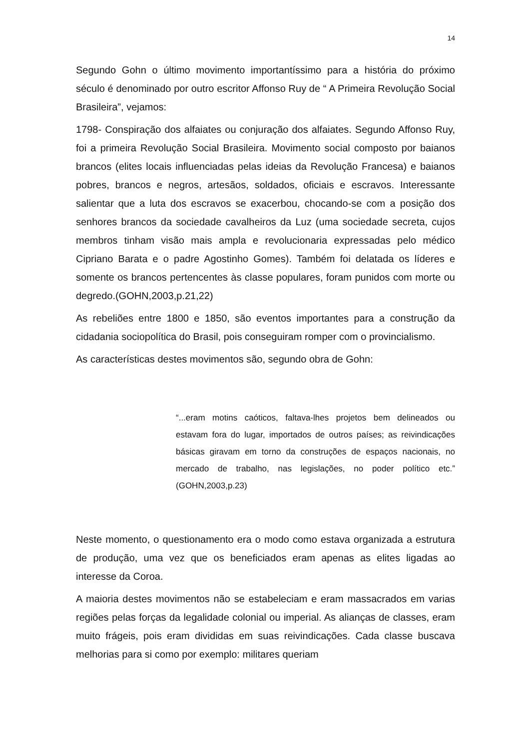14
Segundo Gohn o último movimento importantíssimo para a história do próximo século é denominado por outro escritor Affonso Ruy de “ A Primeira Revolução Social Brasileira”, vejamos:
1798- Conspiração dos alfaiates ou conjuração dos alfaiates. Segundo Affonso Ruy, foi a primeira Revolução Social Brasileira. Movimento social composto por baianos brancos (elites locais influenciadas pelas ideias da Revolução Francesa) e baianos pobres, brancos e negros, artesãos, soldados, oficiais e escravos. Interessante salientar que a luta dos escravos se exacerbou, chocando-se com a posição dos senhores brancos da sociedade cavalheiros da Luz (uma sociedade secreta, cujos membros tinham visão mais ampla e revolucionaria expressadas pelo médico Cipriano Barata e o padre Agostinho Gomes). Também foi delatada os líderes e somente os brancos pertencentes às classe populares, foram punidos com morte ou degredo.(GOHN,2003,p.21,22)
As rebeliões entre 1800 e 1850, são eventos importantes para a construção da cidadania sociopolítica do Brasil, pois conseguiram romper com o provincialismo.
As características destes movimentos são, segundo obra de Gohn:
“...eram motins caóticos, faltava-lhes projetos bem delineados ou estavam fora do lugar, importados de outros países; as reivindicações básicas giravam em torno da construções de espaços nacionais, no mercado de trabalho, nas legislações, no poder político etc.” (GOHN,2003,p.23)
Neste momento, o questionamento era o modo como estava organizada a estrutura de produção, uma vez que os beneficiados eram apenas as elites ligadas ao interesse da Coroa.
A maioria destes movimentos não se estabeleciam e eram massacrados em varias regiões pelas forças da legalidade colonial ou imperial. As alianças de classes, eram muito frágeis, pois eram divididas em suas reivindicações. Cada classe buscava melhorias para si como por exemplo: militares queriam